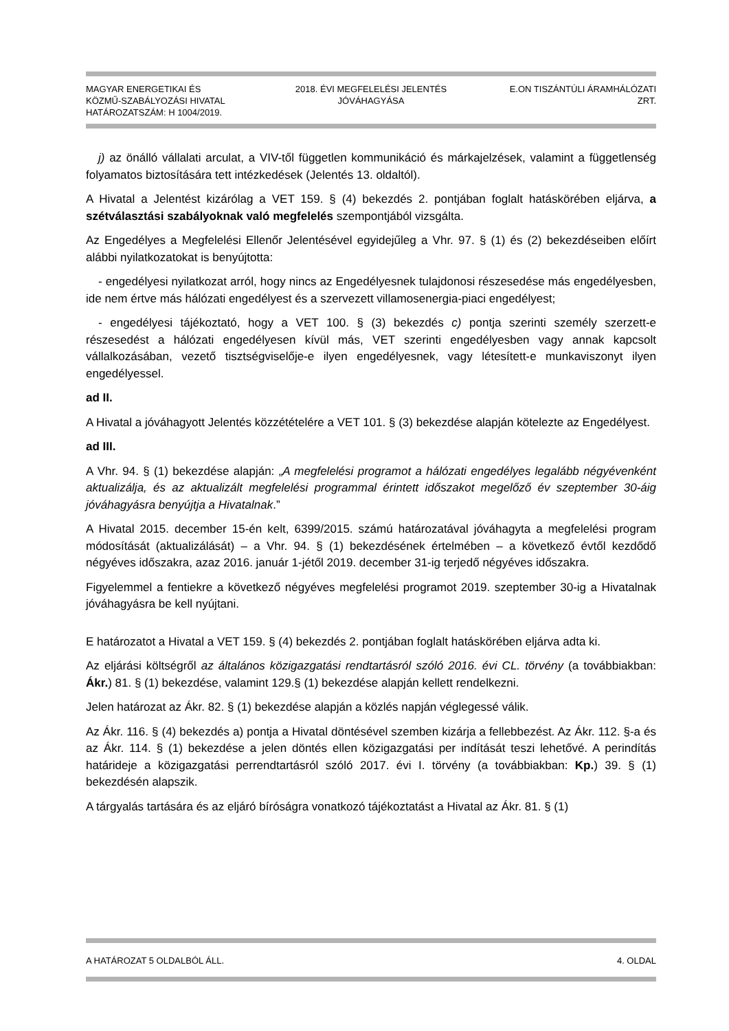MAGYAR ENERGETIKAI ÉS
KÖZMŰ-SZABÁLYOZÁSI HIVATAL
HATÁROZATSZÁM: H 1004/2019.
2018. ÉVI MEGFELELÉSI JELENTÉS
JÓVÁHAGYÁSA
E.ON TISZÁNTÚLI ÁRAMHÁLÓZATI
ZRT.
j) az önálló vállalati arculat, a VIV-től független kommunikáció és márkajelzések, valamint a függetlenség folyamatos biztosítására tett intézkedések (Jelentés 13. oldaltól).
A Hivatal a Jelentést kizárólag a VET 159. § (4) bekezdés 2. pontjában foglalt hatáskörében eljárva, a szétválasztási szabályoknak való megfelelés szempontjából vizsgálta.
Az Engedélyes a Megfelelési Ellenőr Jelentésével egyidejűleg a Vhr. 97. § (1) és (2) bekezdéseiben előírt alábbi nyilatkozatokat is benyújtotta:
- engedélyesi nyilatkozat arról, hogy nincs az Engedélyesnek tulajdonosi részesedése más engedélyesben, ide nem értve más hálózati engedélyest és a szervezett villamosenergia-piaci engedélyest;
- engedélyesi tájékoztató, hogy a VET 100. § (3) bekezdés c) pontja szerinti személy szerzett-e részesedést a hálózati engedélyesen kívül más, VET szerinti engedélyesben vagy annak kapcsolt vállalkozásában, vezető tisztségviselője-e ilyen engedélyesnek, vagy létesített-e munkaviszonyt ilyen engedélyessel.
ad II.
A Hivatal a jóváhagyott Jelentés közzétételére a VET 101. § (3) bekezdése alapján kötelezte az Engedélyest.
ad III.
A Vhr. 94. § (1) bekezdése alapján: „A megfelelési programot a hálózati engedélyes legalább négyévenként aktualizálja, és az aktualizált megfelelési programmal érintett időszakot megelőző év szeptember 30-áig jóváhagyásra benyújtja a Hivatalnak.”
A Hivatal 2015. december 15-én kelt, 6399/2015. számú határozatával jóváhagyta a megfelelési program módosítását (aktualizálását) – a Vhr. 94. § (1) bekezdésének értelmében – a következő évtől kezdődő négyéves időszakra, azaz 2016. január 1-jétől 2019. december 31-ig terjedő négyéves időszakra.
Figyelemmel a fentiekre a következő négyéves megfelelési programot 2019. szeptember 30-ig a Hivatalnak jóváhagyásra be kell nyújtani.
E határozatot a Hivatal a VET 159. § (4) bekezdés 2. pontjában foglalt hatáskörében eljárva adta ki.
Az eljárási költségről az általános közigazgatási rendtartásról szóló 2016. évi CL. törvény (a továbbiakban: Ákr.) 81. § (1) bekezdése, valamint 129.§ (1) bekezdése alapján kellett rendelkezni.
Jelen határozat az Ákr. 82. § (1) bekezdése alapján a közlés napján véglegessé válik.
Az Ákr. 116. § (4) bekezdés a) pontja a Hivatal döntésével szemben kizárja a fellebbezést. Az Ákr. 112. §-a és az Ákr. 114. § (1) bekezdése a jelen döntés ellen közigazgatási per indítását teszi lehetővé. A perindítás határideje a közigazgatási perrendtartásról szóló 2017. évi I. törvény (a továbbiakban: Kp.) 39. § (1) bekezdésén alapszik.
A tárgyalás tartására és az eljáró bíróságra vonatkozó tájékoztatást a Hivatal az Ákr. 81. § (1)
A HATÁROZAT 5 OLDALBÓL ÁLL. 4. OLDAL